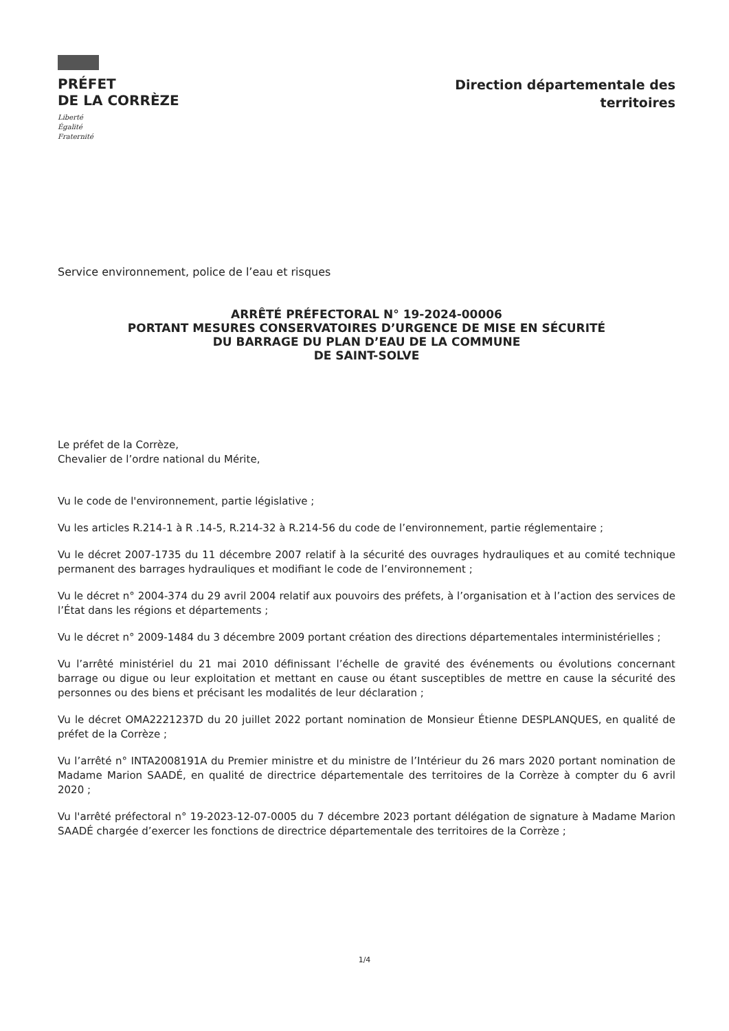PRÉFET
DE LA CORRÈZE
Liberté
Égalité
Fraternité
Direction départementale des
territoires
Service environnement, police de l’eau et risques
ARRÊTÉ PRÉFECTORAL N° 19-2024-00006
PORTANT MESURES CONSERVATOIRES D’URGENCE DE MISE EN SÉCURITÉ
DU BARRAGE DU PLAN D’EAU DE LA COMMUNE
DE SAINT-SOLVE
Le préfet de la Corrèze,
Chevalier de l’ordre national du Mérite,
Vu le code de l'environnement, partie législative ;
Vu les articles R.214-1 à R .14-5, R.214-32 à R.214-56 du code de l’environnement, partie réglementaire ;
Vu le décret 2007-1735 du 11 décembre 2007 relatif à la sécurité des ouvrages hydrauliques et au comité technique permanent des barrages hydrauliques et modifiant le code de l’environnement ;
Vu le décret n° 2004-374 du 29 avril 2004 relatif aux pouvoirs des préfets, à l’organisation et à l’action des services de l’État dans les régions et départements ;
Vu le décret n° 2009-1484 du 3 décembre 2009 portant création des directions départementales interministérielles ;
Vu l’arrêté ministériel du 21 mai 2010 définissant l’échelle de gravité des événements ou évolutions concernant barrage ou digue ou leur exploitation et mettant en cause ou étant susceptibles de mettre en cause la sécurité des personnes ou des biens et précisant les modalités de leur déclaration ;
Vu le décret OMA2221237D du 20 juillet 2022 portant nomination de Monsieur Étienne DESPLANQUES, en qualité de préfet de la Corrèze ;
Vu l’arrêté n° INTA2008191A du Premier ministre et du ministre de l’Intérieur du 26 mars 2020 portant nomination de Madame Marion SAADÉ, en qualité de directrice départementale des territoires de la Corrèze à compter du 6 avril 2020 ;
Vu l'arrêté préfectoral n° 19-2023-12-07-0005 du 7 décembre 2023 portant délégation de signature à Madame Marion SAADÉ chargée d’exercer les fonctions de directrice départementale des territoires de la Corrèze ;
1/4